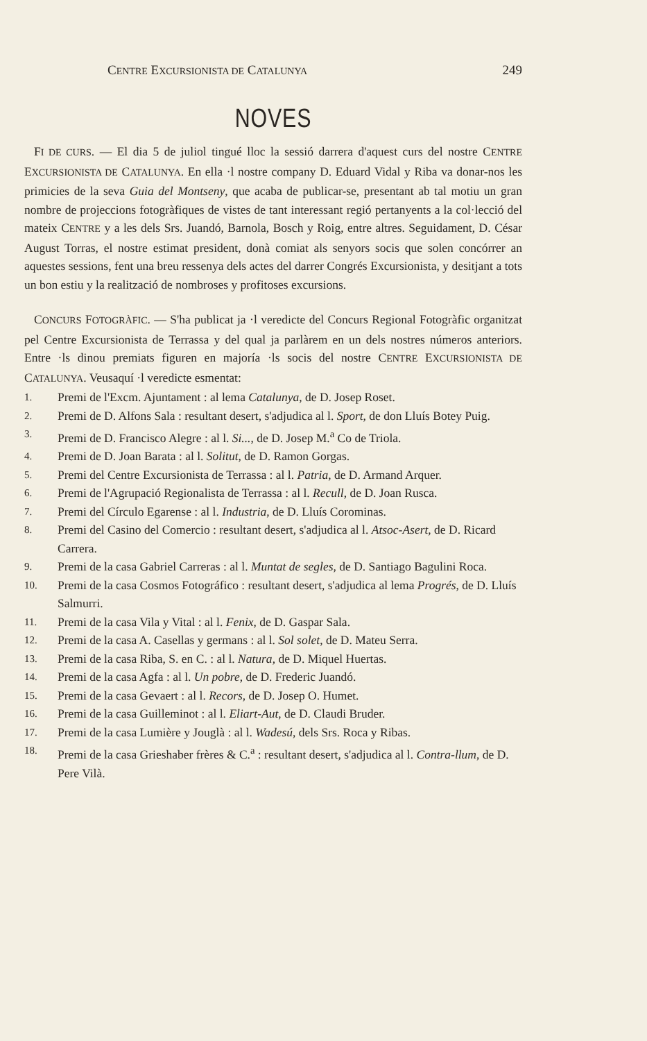CENTRE EXCURSIONISTA DE CATALUNYA 249
NOVES
FI DE CURS. — El dia 5 de juliol tingué lloc la sessió darrera d'aquest curs del nostre CENTRE EXCURSIONISTA DE CATALUNYA. En ella ·l nostre company D. Eduard Vidal y Riba va donar-nos les primicies de la seva Guia del Montseny, que acaba de publicar-se, presentant ab tal motiu un gran nombre de projeccions fotogràfiques de vistes de tant interessant regió pertanyents a la col·lecció del mateix CENTRE y a les dels Srs. Juandó, Barnola, Bosch y Roig, entre altres. Seguidament, D. César August Torras, el nostre estimat president, donà comiat als senyors socis que solen concórrer an aquestes sessions, fent una breu ressenya dels actes del darrer Congrés Excursionista, y desitjant a tots un bon estiu y la realització de nombroses y profitoses excursions.
CONCURS FOTOGRÀFIC. — S'ha publicat ja ·l veredicte del Concurs Regional Fotogràfic organitzat pel Centre Excursionista de Terrassa y del qual ja parlàrem en un dels nostres números anteriors. Entre ·ls dinou premiats figuren en majoría ·ls socis del nostre CENTRE EXCURSIONISTA DE CATALUNYA. Veusaquí ·l veredicte esmentat:
1. Premi de l'Excm. Ajuntament : al lema Catalunya, de D. Josep Roset.
2. Premi de D. Alfons Sala : resultant desert, s'adjudica al l. Sport, de don Lluís Botey Puig.
3. Premi de D. Francisco Alegre : al l. Si..., de D. Josep M.<sup>a</sup> Co de Triola.
4. Premi de D. Joan Barata : al l. Solitut, de D. Ramon Gorgas.
5. Premi del Centre Excursionista de Terrassa : al l. Patria, de D. Armand Arquer.
6. Premi de l'Agrupació Regionalista de Terrassa : al l. Recull, de D. Joan Rusca.
7. Premi del Círculo Egarense : al l. Industria, de D. Lluís Corominas.
8. Premi del Casino del Comercio : resultant desert, s'adjudica al l. Atsoc-Asert, de D. Ricard Carrera.
9. Premi de la casa Gabriel Carreras : al l. Muntat de segles, de D. Santiago Bagulini Roca.
10. Premi de la casa Cosmos Fotográfico : resultant desert, s'adjudica al lema Progrés, de D. Lluís Salmurri.
11. Premi de la casa Vila y Vital : al l. Fenix, de D. Gaspar Sala.
12. Premi de la casa A. Casellas y germans : al l. Sol solet, de D. Mateu Serra.
13. Premi de la casa Riba, S. en C. : al l. Natura, de D. Miquel Huertas.
14. Premi de la casa Agfa : al l. Un pobre, de D. Frederic Juandó.
15. Premi de la casa Gevaert : al l. Recors, de D. Josep O. Humet.
16. Premi de la casa Guilleminot : al l. Eliart-Aut, de D. Claudi Bruder.
17. Premi de la casa Lumière y Jouglà : al l. Wadesú, dels Srs. Roca y Ribas.
18. Premi de la casa Grieshaber frères & C.<sup>a</sup> : resultant desert, s'adjudica al l. Contra-llum, de D. Pere Vilà.